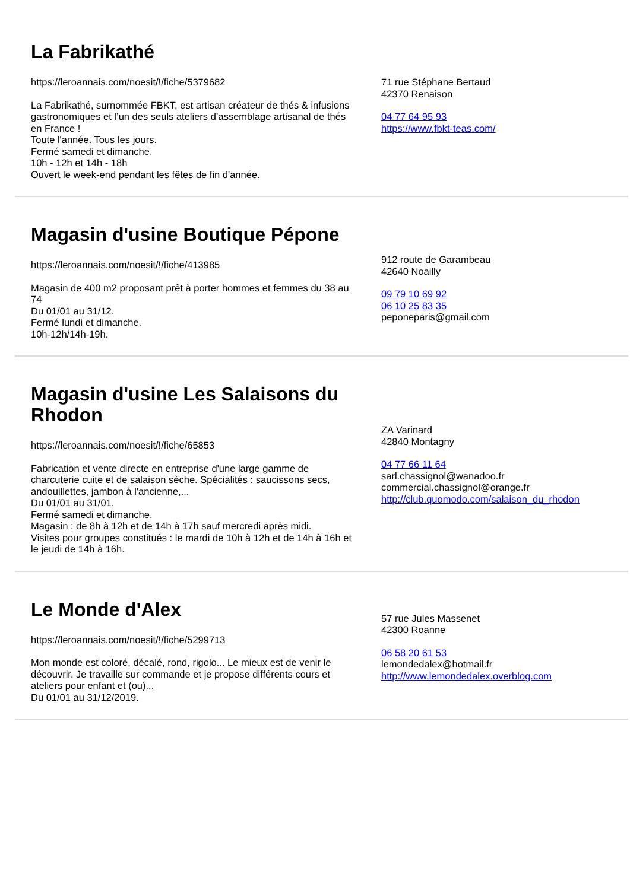La Fabrikathé
https://leroannais.com/noesit/!/fiche/5379682
La Fabrikathé, surnommée FBKT, est artisan créateur de thés & infusions gastronomiques et l’un des seuls ateliers d’assemblage artisanal de thés en France !
Toute l'année. Tous les jours.
Fermé samedi et dimanche.
10h - 12h et 14h - 18h
Ouvert le week-end pendant les fêtes de fin d'année.
71 rue Stéphane Bertaud
42370 Renaison
04 77 64 95 93
https://www.fbkt-teas.com/
Magasin d'usine Boutique Pépone
https://leroannais.com/noesit/!/fiche/413985
Magasin de 400 m2 proposant prêt à porter hommes et femmes du 38 au 74
Du 01/01 au 31/12.
Fermé lundi et dimanche.
10h-12h/14h-19h.
912 route de Garambeau
42640 Noailly
09 79 10 69 92
06 10 25 83 35
peponeparis@gmail.com
Magasin d'usine Les Salaisons du Rhodon
https://leroannais.com/noesit/!/fiche/65853
Fabrication et vente directe en entreprise d'une large gamme de charcuterie cuite et de salaison sèche. Spécialités : saucissons secs, andouillettes, jambon à l'ancienne,...
Du 01/01 au 31/01.
Fermé samedi et dimanche.
Magasin : de 8h à 12h et de 14h à 17h sauf mercredi après midi.
Visites pour groupes constitués : le mardi de 10h à 12h et de 14h à 16h et le jeudi de 14h à 16h.
ZA Varinard
42840 Montagny
04 77 66 11 64
sarl.chassignol@wanadoo.fr
commercial.chassignol@orange.fr
http://club.quomodo.com/salaison_du_rhodon
Le Monde d'Alex
https://leroannais.com/noesit/!/fiche/5299713
Mon monde est coloré, décalé, rond, rigolo... Le mieux est de venir le découvrir. Je travaille sur commande et je propose différents cours et ateliers pour enfant et (ou)...
Du 01/01 au 31/12/2019.
57 rue Jules Massenet
42300 Roanne
06 58 20 61 53
lemondedalex@hotmail.fr
http://www.lemondedalex.overblog.com